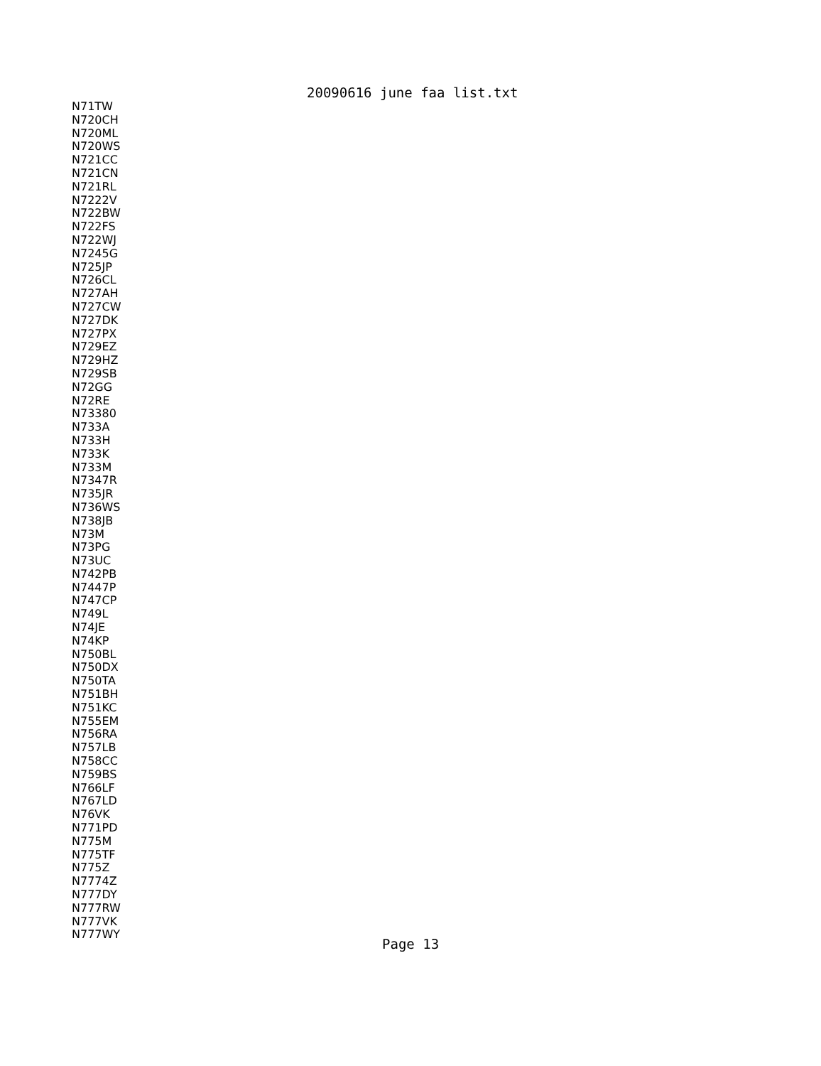20090616 june faa list.txt
N71TW
N720CH
N720ML
N720WS
N721CC
N721CN
N721RL
N7222V
N722BW
N722FS
N722WJ
N7245G
N725JP
N726CL
N727AH
N727CW
N727DK
N727PX
N729EZ
N729HZ
N729SB
N72GG
N72RE
N73380
N733A
N733H
N733K
N733M
N7347R
N735JR
N736WS
N738JB
N73M
N73PG
N73UC
N742PB
N7447P
N747CP
N749L
N74JE
N74KP
N750BL
N750DX
N750TA
N751BH
N751KC
N755EM
N756RA
N757LB
N758CC
N759BS
N766LF
N767LD
N76VK
N771PD
N775M
N775TF
N775Z
N7774Z
N777DY
N777RW
N777VK
N777WY
Page 13